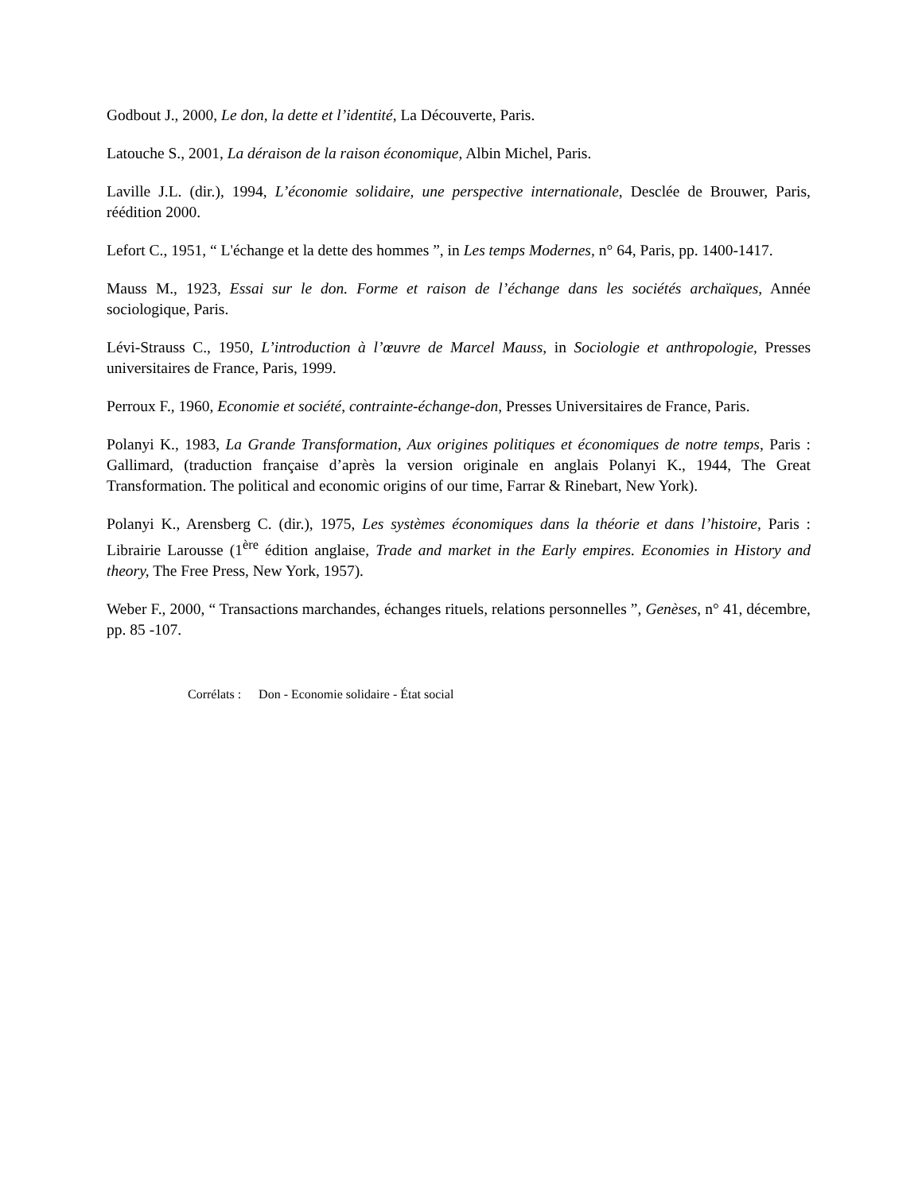Godbout J., 2000, Le don, la dette et l’identité, La Découverte, Paris.
Latouche S., 2001, La déraison de la raison économique, Albin Michel, Paris.
Laville J.L. (dir.), 1994, L’économie solidaire, une perspective internationale, Desclée de Brouwer, Paris, réédition 2000.
Lefort C., 1951, “ L'échange et la dette des hommes ”, in Les temps Modernes, n° 64, Paris, pp. 1400-1417.
Mauss M., 1923, Essai sur le don. Forme et raison de l’échange dans les sociétés archaïques, Année sociologique, Paris.
Lévi-Strauss C., 1950, L’introduction à l’œuvre de Marcel Mauss, in Sociologie et anthropologie, Presses universitaires de France, Paris, 1999.
Perroux F., 1960, Economie et société, contrainte-échange-don, Presses Universitaires de France, Paris.
Polanyi K., 1983, La Grande Transformation, Aux origines politiques et économiques de notre temps, Paris : Gallimard, (traduction française d’après la version originale en anglais Polanyi K., 1944, The Great Transformation. The political and economic origins of our time, Farrar & Rinebart, New York).
Polanyi K., Arensberg C. (dir.), 1975, Les systèmes économiques dans la théorie et dans l’histoire, Paris : Librairie Larousse (1<sup>ère</sup> édition anglaise, Trade and market in the Early empires. Economies in History and theory, The Free Press, New York, 1957).
Weber F., 2000, “ Transactions marchandes, échanges rituels, relations personnelles ”, Genèses, n° 41, décembre, pp. 85 -107.
Corrélats : Don - Economie solidaire - État social